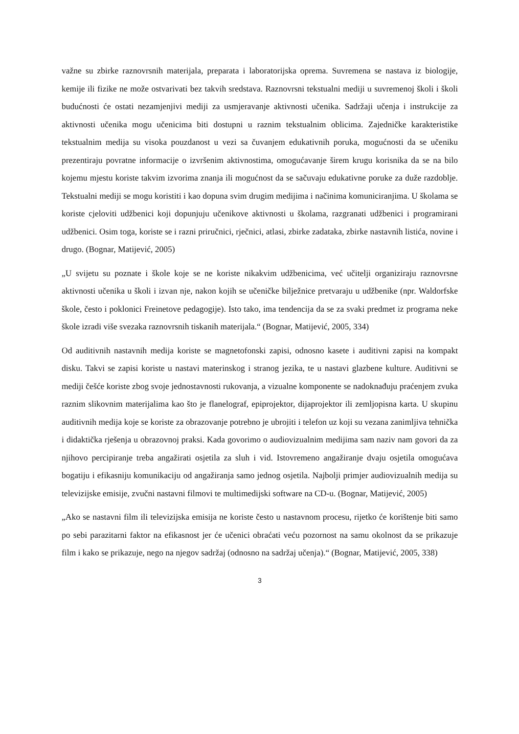važne su zbirke raznovrsnih materijala, preparata i laboratorijska oprema. Suvremena se nastava iz biologije, kemije ili fizike ne može ostvarivati bez takvih sredstava. Raznovrsni tekstualni mediji u suvremenoj školi i školi budućnosti će ostati nezamjenjivi mediji za usmjeravanje aktivnosti učenika. Sadržaji učenja i instrukcije za aktivnosti učenika mogu učenicima biti dostupni u raznim tekstualnim oblicima. Zajedničke karakteristike tekstualnim medija su visoka pouzdanost u vezi sa čuvanjem edukativnih poruka, mogućnosti da se učeniku prezentiraju povratne informacije o izvršenim aktivnostima, omogućavanje širem krugu korisnika da se na bilo kojemu mjestu koriste takvim izvorima znanja ili mogućnost da se sačuvaju edukativne poruke za duže razdoblje. Tekstualni mediji se mogu koristiti i kao dopuna svim drugim medijima i načinima komuniciranjima. U školama se koriste cjeloviti udžbenici koji dopunjuju učenikove aktivnosti u školama, razgranati udžbenici i programirani udžbenici. Osim toga, koriste se i razni priručnici, rječnici, atlasi, zbirke zadataka, zbirke nastavnih listića, novine i drugo. (Bognar, Matijević, 2005)
„U svijetu su poznate i škole koje se ne koriste nikakvim udžbenicima, već učitelji organiziraju raznovrsne aktivnosti učenika u školi i izvan nje, nakon kojih se učeničke bilježnice pretvaraju u udžbenike (npr. Waldorfske škole, često i poklonici Freinetove pedagogije). Isto tako, ima tendencija da se za svaki predmet iz programa neke škole izradi više svezaka raznovrsnih tiskanih materijala.“ (Bognar, Matijević, 2005, 334)
Od auditivnih nastavnih medija koriste se magnetofonski zapisi, odnosno kasete i auditivni zapisi na kompakt disku. Takvi se zapisi koriste u nastavi materinskog i stranog jezika, te u nastavi glazbene kulture. Auditivni se mediji češće koriste zbog svoje jednostavnosti rukovanja, a vizualne komponente se nadoknađuju praćenjem zvuka raznim slikovnim materijalima kao što je flanelograf, epiprojektor, dijaprojektor ili zemljopisna karta. U skupinu auditivnih medija koje se koriste za obrazovanje potrebno je ubrojiti i telefon uz koji su vezana zanimljiva tehnička i didaktička rješenja u obrazovnoj praksi. Kada govorimo o audiovizualnim medijima sam naziv nam govori da za njihovo percipiranje treba angažirati osjetila za sluh i vid. Istovremeno angažiranje dvaju osjetila omogućava bogatiju i efikasniju komunikaciju od angažiranja samo jednog osjetila. Najbolji primjer audiovizualnih medija su televizijske emisije, zvučni nastavni filmovi te multimedijski software na CD-u. (Bognar, Matijević, 2005)
„Ako se nastavni film ili televizijska emisija ne koriste često u nastavnom procesu, rijetko će korištenje biti samo po sebi parazitarni faktor na efikasnost jer će učenici obraćati veću pozornost na samu okolnost da se prikazuje film i kako se prikazuje, nego na njegov sadržaj (odnosno na sadržaj učenja).“ (Bognar, Matijević, 2005, 338)
3